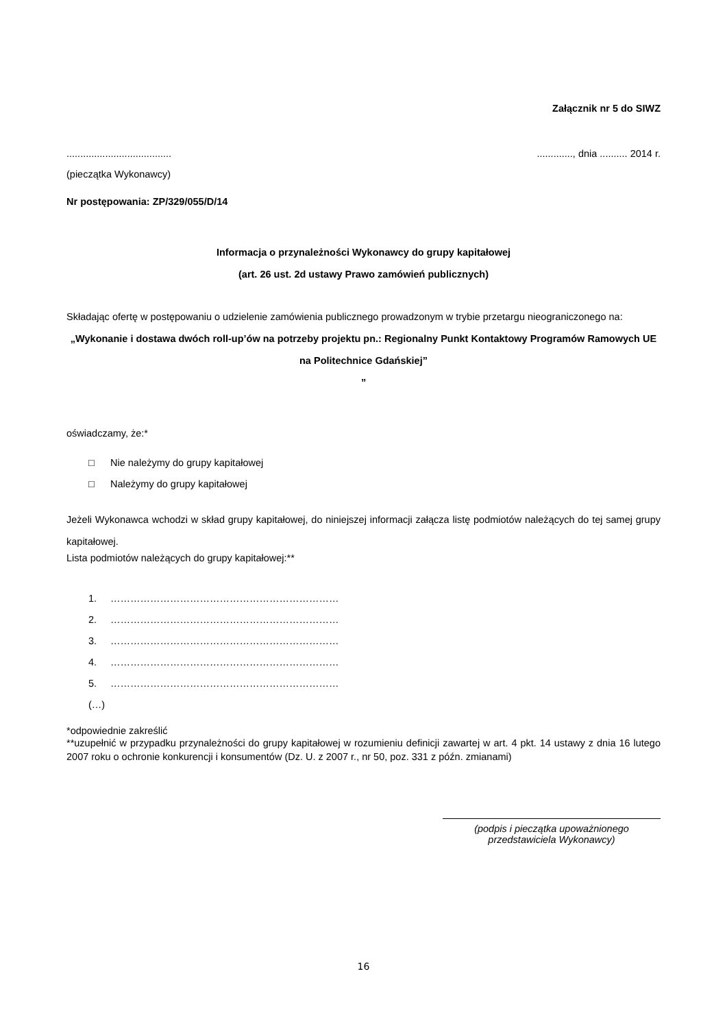Załącznik nr 5 do SIWZ
..................................................., dnia .......... 2014 r.
(pieczątka Wykonawcy)
Nr postępowania: ZP/329/055/D/14
Informacja o przynależności Wykonawcy do grupy kapitałowej
(art. 26 ust. 2d ustawy Prawo zamówień publicznych)
Składając ofertę w postępowaniu o udzielenie zamówienia publicznego prowadzonym w trybie przetargu nieograniczonego na:
„Wykonanie i dostawa dwóch roll-up’ów na potrzeby projektu pn.: Regionalny Punkt Kontaktowy Programów Ramowych UE na Politechnice Gdańskiej”
”
oświadczamy, że:*
□ Nie należymy do grupy kapitałowej
□ Należymy do grupy kapitałowej
Jeżeli Wykonawca wchodzi w skład grupy kapitałowej, do niniejszej informacji załącza listę podmiotów należących do tej samej grupy kapitałowej.
Lista podmiotów należących do grupy kapitałowej:**
1. ……………………………………………………………
2. ……………………………………………………………
3. ……………………………………………………………
4. ……………………………………………………………
5. ……………………………………………………………
(…)
*odpowiednie zakreślić
**uzupełnić w przypadku przynależności do grupy kapitałowej w rozumieniu definicji zawartej w art. 4 pkt. 14 ustawy z dnia 16 lutego 2007 roku o ochronie konkurencji i konsumentów (Dz. U. z 2007 r., nr 50, poz. 331 z późn. zmianami)
(podpis i pieczątka upoważnionego
przedstawiciela Wykonawcy)
16